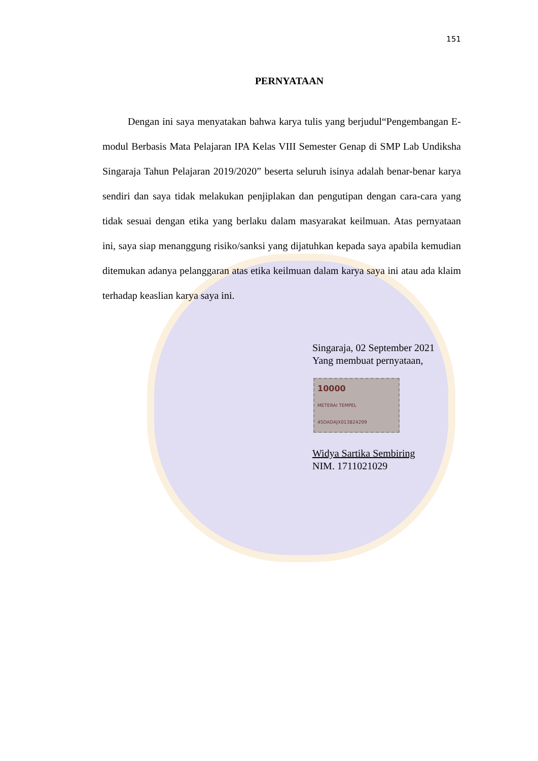151
PERNYATAAN
Dengan ini saya menyatakan bahwa karya tulis yang berjudul“Pengembangan E-modul Berbasis Mata Pelajaran IPA Kelas VIII Semester Genap di SMP Lab Undiksha Singaraja Tahun Pelajaran 2019/2020” beserta seluruh isinya adalah benar-benar karya sendiri dan saya tidak melakukan penjiplakan dan pengutipan dengan cara-cara yang tidak sesuai dengan etika yang berlaku dalam masyarakat keilmuan. Atas pernyataan ini, saya siap menanggung risiko/sanksi yang dijatuhkan kepada saya apabila kemudian ditemukan adanya pelanggaran atas etika keilmuan dalam karya saya ini atau ada klaim terhadap keaslian karya saya ini.
Singaraja, 02 September 2021
Yang membuat pernyataan,
10000
METERAI TEMPEL
45DADAJX013824299
Widya Sartika Sembiring
NIM. 1711021029